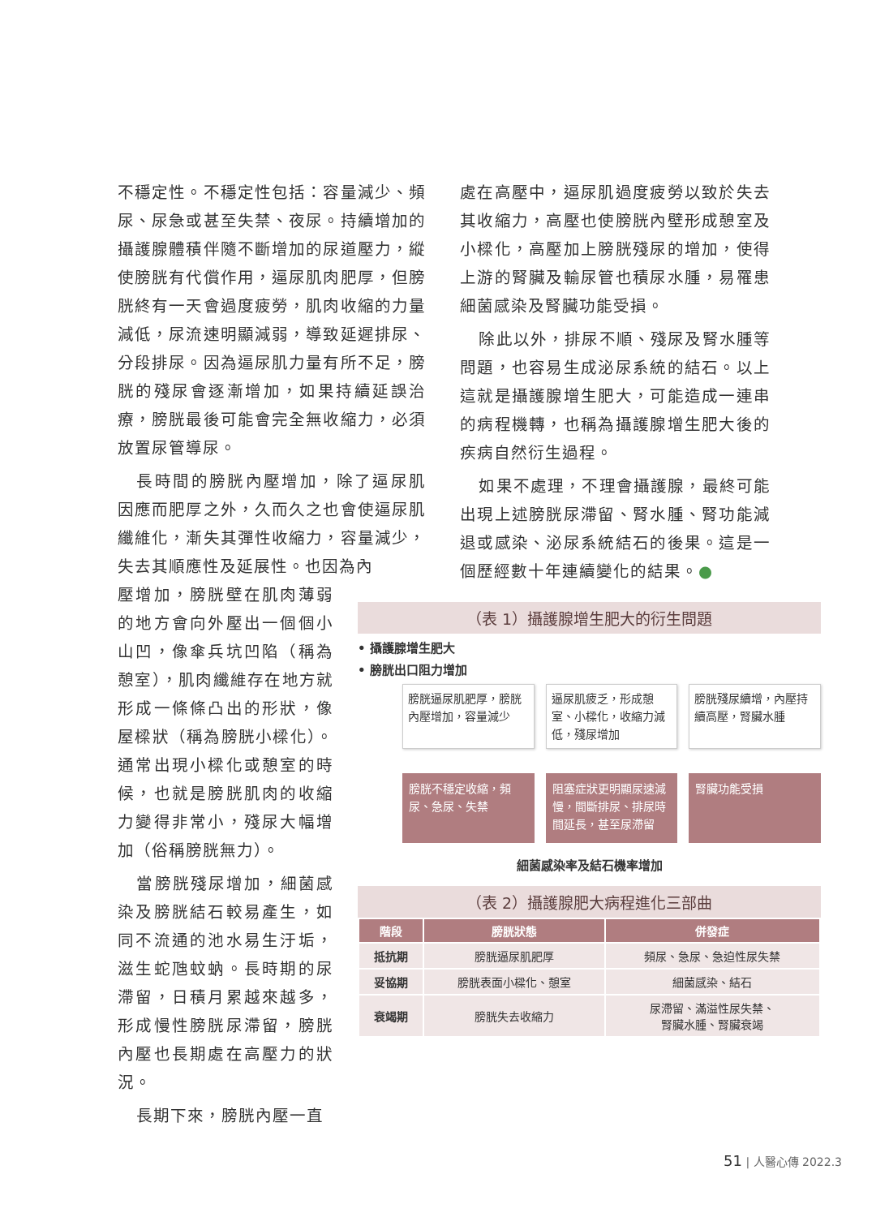不穩定性。不穩定性包括：容量減少、頻尿、尿急或甚至失禁、夜尿。持續增加的攝護腺體積伴隨不斷增加的尿道壓力，縱使膀胱有代償作用，逼尿肌肉肥厚，但膀胱終有一天會過度疲勞，肌肉收縮的力量減低，尿流速明顯減弱，導致延遲排尿、分段排尿。因為逼尿肌力量有所不足，膀胱的殘尿會逐漸增加，如果持續延誤治療，膀胱最後可能會完全無收縮力，必須放置尿管導尿。
長時間的膀胱內壓增加，除了逼尿肌因應而肥厚之外，久而久之也會使逼尿肌纖維化，漸失其彈性收縮力，容量減少，失去其順應性及延展性。也因為內
壓增加，膀胱壁在肌肉薄弱的地方會向外壓出一個個小山凹，像傘兵坑凹陷（稱為憩室），肌肉纖維存在地方就形成一條條凸出的形狀，像屋樑狀（稱為膀胱小樑化）。通常出現小樑化或憩室的時候，也就是膀胱肌肉的收縮力變得非常小，殘尿大幅增加（俗稱膀胱無力）。
當膀胱殘尿增加，細菌感染及膀胱結石較易產生，如同不流通的池水易生汙垢，滋生蛇虺蚊蚋。長時期的尿滯留，日積月累越來越多，形成慢性膀胱尿滯留，膀胱內壓也長期處在高壓力的狀況。
長期下來，膀胱內壓一直
處在高壓中，逼尿肌過度疲勞以致於失去其收縮力，高壓也使膀胱內壁形成憩室及小樑化，高壓加上膀胱殘尿的增加，使得上游的腎臟及輸尿管也積尿水腫，易罹患細菌感染及腎臟功能受損。
除此以外，排尿不順、殘尿及腎水腫等問題，也容易生成泌尿系統的結石。以上這就是攝護腺增生肥大，可能造成一連串的病程機轉，也稱為攝護腺增生肥大後的疾病自然衍生過程。
如果不處理，不理會攝護腺，最終可能出現上述膀胱尿滯留、腎水腫、腎功能減退或感染、泌尿系統結石的後果。這是一個歷經數十年連續變化的結果。●
（表 1）攝護腺增生肥大的衍生問題
• 攝護腺增生肥大
• 膀胱出口阻力增加
膀胱逼尿肌肥厚，膀胱內壓增加，容量減少
逼尿肌疲乏，形成憩室、小樑化，收縮力減低，殘尿增加
膀胱殘尿續增，內壓持續高壓，腎臟水腫
膀胱不穩定收縮，頻尿、急尿、失禁 阻塞症狀更明顯尿速減慢，間斷排尿、排尿時間延長，甚至尿滯留
腎臟功能受損
細菌感染率及結石機率增加
（表 2）攝護腺肥大病程進化三部曲
| 階段 | 膀胱狀態 | 併發症 |
| --- | --- | --- |
| 抵抗期 | 膀胱逼尿肌肥厚 | 頻尿、急尿、急迫性尿失禁 |
| 妥協期 | 膀胱表面小樑化、憩室 | 細菌感染、結石 |
| 衰竭期 | 膀胱失去收縮力 | 尿滯留、滿溢性尿失禁、 腎臟水腫、腎臟衰竭 |
51 | 人醫心傳 2022.3